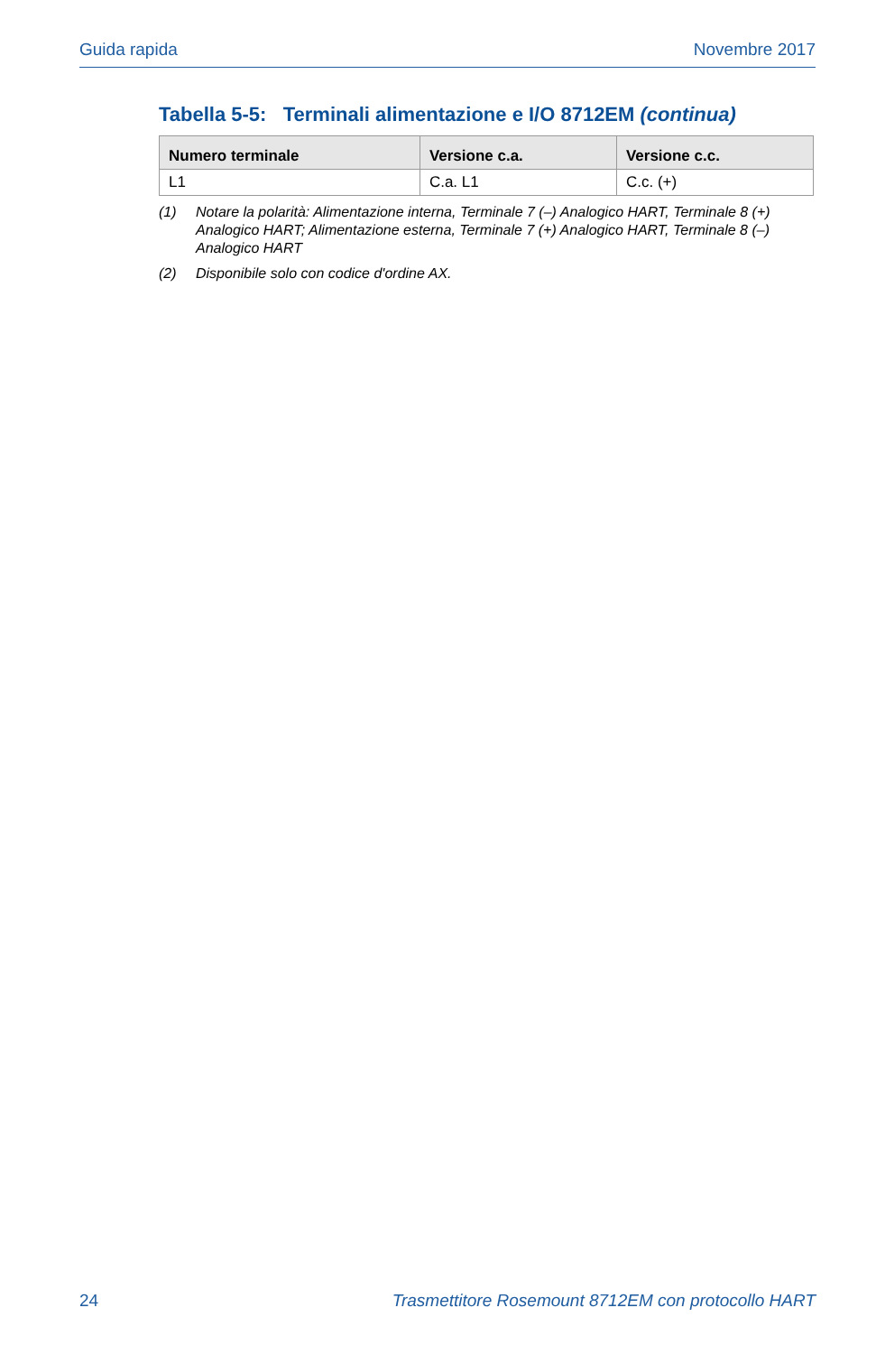Guida rapida Novembre 2017
Tabella 5-5: Terminali alimentazione e I/O 8712EM (continua)
| Numero terminale | Versione c.a. | Versione c.c. |
| --- | --- | --- |
| L1 | C.a. L1 | C.c. (+) |
(1) Notare la polarità: Alimentazione interna, Terminale 7 (–) Analogico HART, Terminale 8 (+) Analogico HART; Alimentazione esterna, Terminale 7 (+) Analogico HART, Terminale 8 (–) Analogico HART
(2) Disponibile solo con codice d'ordine AX.
24 Trasmettitore Rosemount 8712EM con protocollo HART